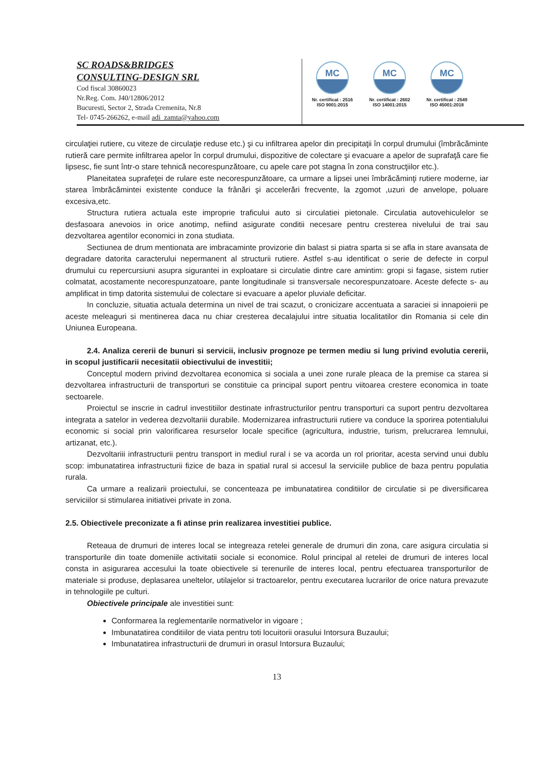SC ROADS&BRIDGES
CONSULTING-DESIGN SRL
Cod fiscal 30860023
Nr.Reg. Com. J40/12806/2012
Bucuresti, Sector 2, Strada Cremenita, Nr.8
Tel- 0745-266262, e-mail adi_zamta@yahoo.com
MC
Nr. certificat : 2516
ISO 9001:2015
MC
Nr. certificat : 2602
ISO 14001:2015
MC
Nr. certificat : 2549
ISO 45001:2018
circulaţiei rutiere, cu viteze de circulaţie reduse etc.) şi cu infiltrarea apelor din precipitaţii în corpul drumului (îmbrăcăminte rutieră care permite infiltrarea apelor în corpul drumului, dispozitive de colectare şi evacuare a apelor de suprafaţă care fie lipsesc, fie sunt într-o stare tehnică necorespunzătoare, cu apele care pot stagna în zona construcţiilor etc.).
Planeitatea suprafeţei de rulare este necorespunzătoare, ca urmare a lipsei unei îmbrăcăminţi rutiere moderne, iar starea îmbrăcămintei existente conduce la frânări şi accelerări frecvente, la zgomot ,uzuri de anvelope, poluare excesiva,etc.
Structura rutiera actuala este improprie traficului auto si circulatiei pietonale. Circulatia autovehiculelor se desfasoara anevoios in orice anotimp, nefiind asigurate conditii necesare pentru cresterea nivelului de trai sau dezvoltarea agentilor economici in zona studiata.
Sectiunea de drum mentionata are imbracaminte provizorie din balast si piatra sparta si se afla in stare avansata de degradare datorita caracterului nepermanent al structurii rutiere. Astfel s-au identificat o serie de defecte in corpul drumului cu repercursiuni asupra sigurantei in exploatare si circulatie dintre care amintim: gropi si fagase, sistem rutier colmatat, acostamente necorespunzatoare, pante longitudinale si transversale necorespunzatoare. Aceste defecte s- au amplificat in timp datorita sistemului de colectare si evacuare a apelor pluviale deficitar.
In concluzie, situatia actuala determina un nivel de trai scazut, o cronicizare accentuata a saraciei si innapoierii pe aceste meleaguri si mentinerea daca nu chiar cresterea decalajului intre situatia localitatilor din Romania si cele din Uniunea Europeana.
2.4. Analiza cererii de bunuri si servicii, inclusiv prognoze pe termen mediu si lung privind evolutia cererii, in scopul justificarii necesitatii obiectivului de investitii;
Conceptul modern privind dezvoltarea economica si sociala a unei zone rurale pleaca de la premise ca starea si dezvoltarea infrastructurii de transporturi se constituie ca principal suport pentru viitoarea crestere economica in toate sectoarele.
Proiectul se inscrie in cadrul investitiilor destinate infrastructurilor pentru transporturi ca suport pentru dezvoltarea integrata a satelor in vederea dezvoltariii durabile. Modernizarea infrastructurii rutiere va conduce la sporirea potentialului economic si social prin valorificarea resurselor locale specifice (agricultura, industrie, turism, prelucrarea lemnului, artizanat, etc.).
Dezvoltariii infrastructurii pentru transport in mediul rural i se va acorda un rol prioritar, acesta servind unui dublu scop: imbunatatirea infrastructurii fizice de baza in spatial rural si accesul la serviciile publice de baza pentru populatia rurala.
Ca urmare a realizarii proiectului, se concenteaza pe imbunatatirea conditiilor de circulatie si pe diversificarea serviciilor si stimularea initiativei private in zona.
2.5. Obiectivele preconizate a fi atinse prin realizarea investitiei publice.
Reteaua de drumuri de interes local se integreaza retelei generale de drumuri din zona, care asigura circulatia si transporturile din toate domeniile activitatii sociale si economice. Rolul principal al retelei de drumuri de interes local consta in asigurarea accesului la toate obiectivele si terenurile de interes local, pentru efectuarea transporturilor de materiale si produse, deplasarea uneltelor, utilajelor si tractoarelor, pentru executarea lucrarilor de orice natura prevazute in tehnologiile pe culturi.
Obiectivele principale ale investitiei sunt:
Conformarea la reglementarile normativelor in vigoare ;
Imbunatatirea conditiilor de viata pentru toti locuitorii orasului Intorsura Buzaului;
Imbunatatirea infrastructurii de drumuri in orasul Intorsura Buzaului;
13